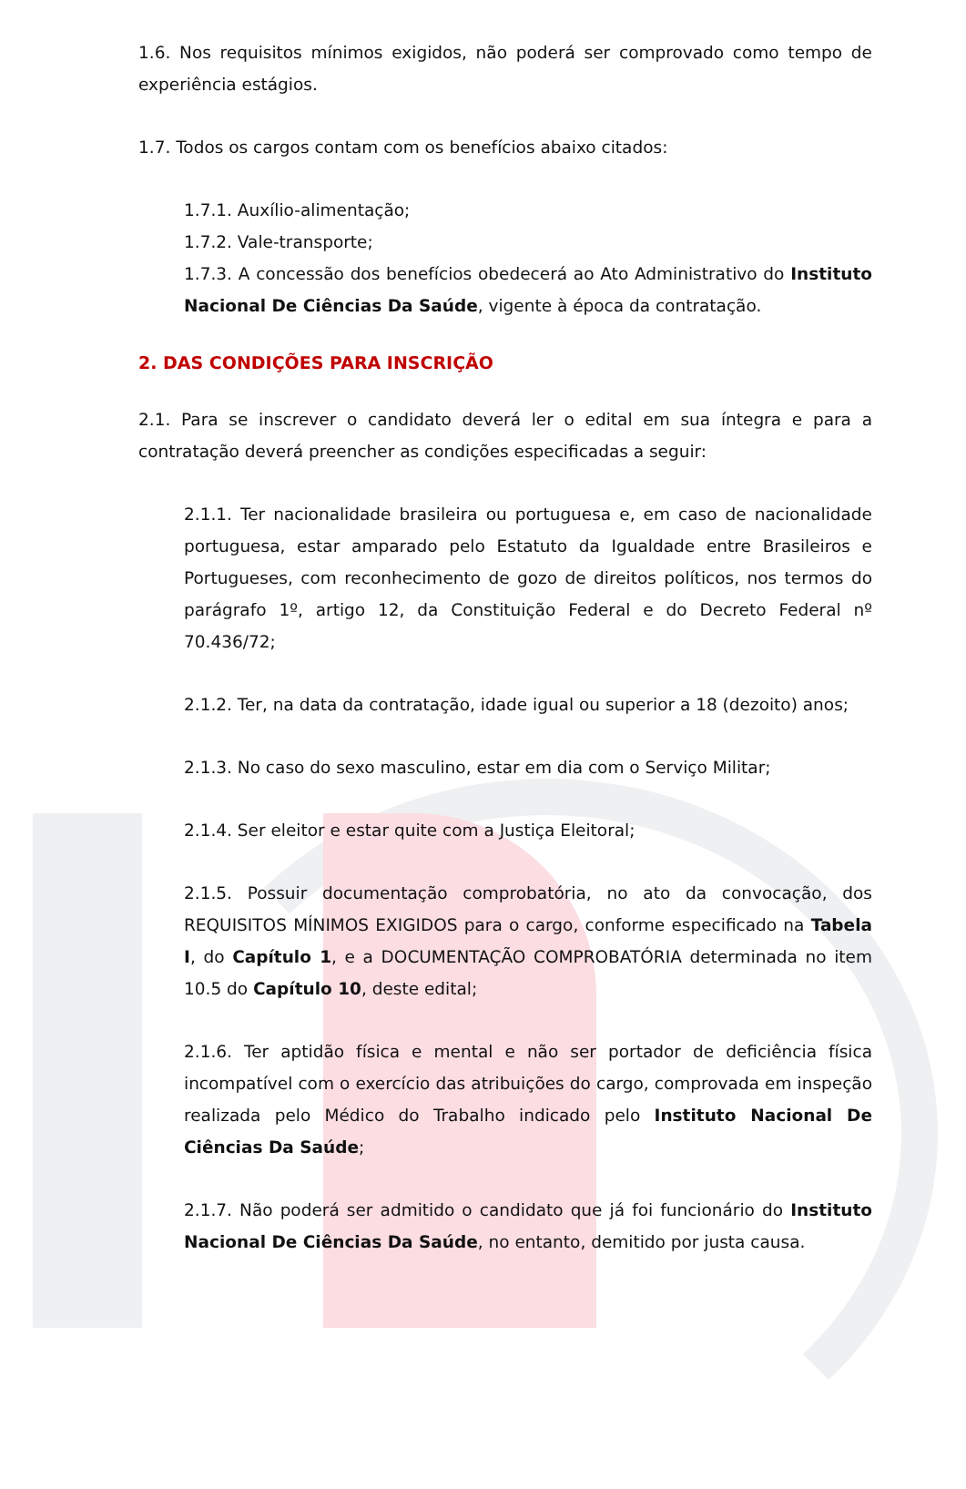1.6. Nos requisitos mínimos exigidos, não poderá ser comprovado como tempo de experiência estágios.
1.7. Todos os cargos contam com os benefícios abaixo citados:
1.7.1. Auxílio-alimentação;
1.7.2. Vale-transporte;
1.7.3. A concessão dos benefícios obedecerá ao Ato Administrativo do Instituto Nacional De Ciências Da Saúde, vigente à época da contratação.
2. DAS CONDIÇÕES PARA INSCRIÇÃO
2.1. Para se inscrever o candidato deverá ler o edital em sua íntegra e para a contratação deverá preencher as condições especificadas a seguir:
2.1.1. Ter nacionalidade brasileira ou portuguesa e, em caso de nacionalidade portuguesa, estar amparado pelo Estatuto da Igualdade entre Brasileiros e Portugueses, com reconhecimento de gozo de direitos políticos, nos termos do parágrafo 1º, artigo 12, da Constituição Federal e do Decreto Federal nº 70.436/72;
2.1.2. Ter, na data da contratação, idade igual ou superior a 18 (dezoito) anos;
2.1.3. No caso do sexo masculino, estar em dia com o Serviço Militar;
2.1.4. Ser eleitor e estar quite com a Justiça Eleitoral;
2.1.5. Possuir documentação comprobatória, no ato da convocação, dos REQUISITOS MÍNIMOS EXIGIDOS para o cargo, conforme especificado na Tabela I, do Capítulo 1, e a DOCUMENTAÇÃO COMPROBATÓRIA determinada no item 10.5 do Capítulo 10, deste edital;
2.1.6. Ter aptidão física e mental e não ser portador de deficiência física incompatível com o exercício das atribuições do cargo, comprovada em inspeção realizada pelo Médico do Trabalho indicado pelo Instituto Nacional De Ciências Da Saúde;
2.1.7. Não poderá ser admitido o candidato que já foi funcionário do Instituto Nacional De Ciências Da Saúde, no entanto, demitido por justa causa.